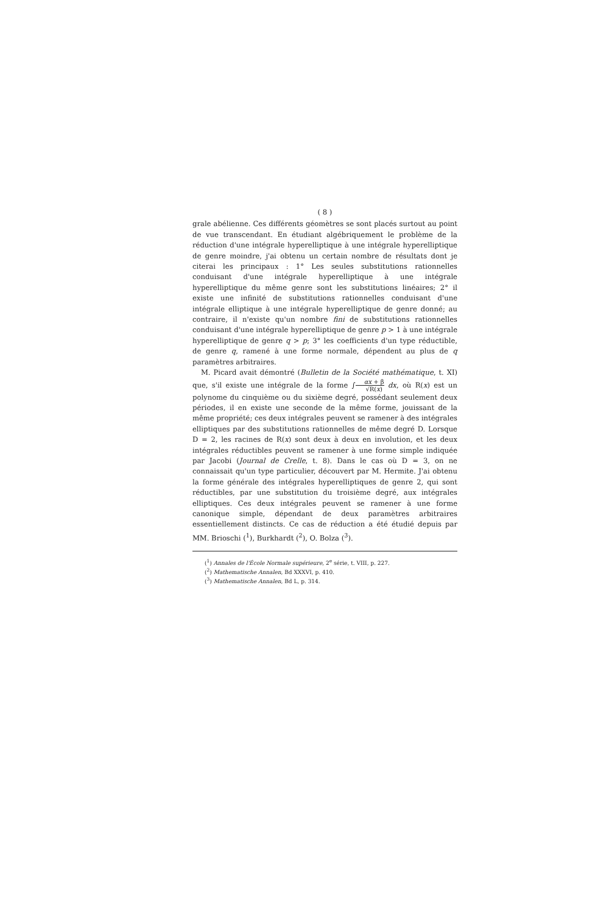( 8 )
grale abélienne. Ces différents géomètres se sont placés surtout au point de vue transcendant. En étudiant algébriquement le problème de la réduction d'une intégrale hyperelliptique à une intégrale hyperelliptique de genre moindre, j'ai obtenu un certain nombre de résultats dont je citerai les principaux : 1° Les seules substitutions rationnelles conduisant d'une intégrale hyperelliptique à une intégrale hyperelliptique du même genre sont les substitutions linéaires; 2° il existe une infinité de substitutions rationnelles conduisant d'une intégrale elliptique à une intégrale hyperelliptique de genre donné; au contraire, il n'existe qu'un nombre fini de substitutions rationnelles conduisant d'une intégrale hyperelliptique de genre p > 1 à une intégrale hyperelliptique de genre q > p; 3° les coefficients d'un type réductible, de genre q, ramené à une forme normale, dépendent au plus de q paramètres arbitraires.
M. Picard avait démontré (Bulletin de la Société mathématique, t. XI) que, s'il existe une intégrale de la forme ∫αx + β √R(x) dx, où R(x) est un polynome du cinquième ou du sixième degré, possédant seulement deux périodes, il en existe une seconde de la même forme, jouissant de la même propriété; ces deux intégrales peuvent se ramener à des intégrales elliptiques par des substitutions rationnelles de même degré D. Lorsque D = 2, les racines de R(x) sont deux à deux en involution, et les deux intégrales réductibles peuvent se ramener à une forme simple indiquée par Jacobi (Journal de Crelle, t. 8). Dans le cas où D = 3, on ne connaissait qu'un type particulier, découvert par M. Hermite. J'ai obtenu la forme générale des intégrales hyperelliptiques de genre 2, qui sont réductibles, par une substitution du troisième degré, aux intégrales elliptiques. Ces deux intégrales peuvent se ramener à une forme canonique simple, dépendant de deux paramètres arbitraires essentiellement distincts. Ce cas de réduction a été étudié depuis par MM. Brioschi (<sup>1</sup>), Burkhardt (<sup>2</sup>), O. Bolza (<sup>3</sup>).
(<sup>1</sup>) Annales de l'École Normale supérieure, 2<sup>e</sup> série, t. VIII, p. 227.
(<sup>2</sup>) Mathematische Annalen, Bd XXXVI, p. 410.
(<sup>3</sup>) Mathematische Annalen, Bd L, p. 314.